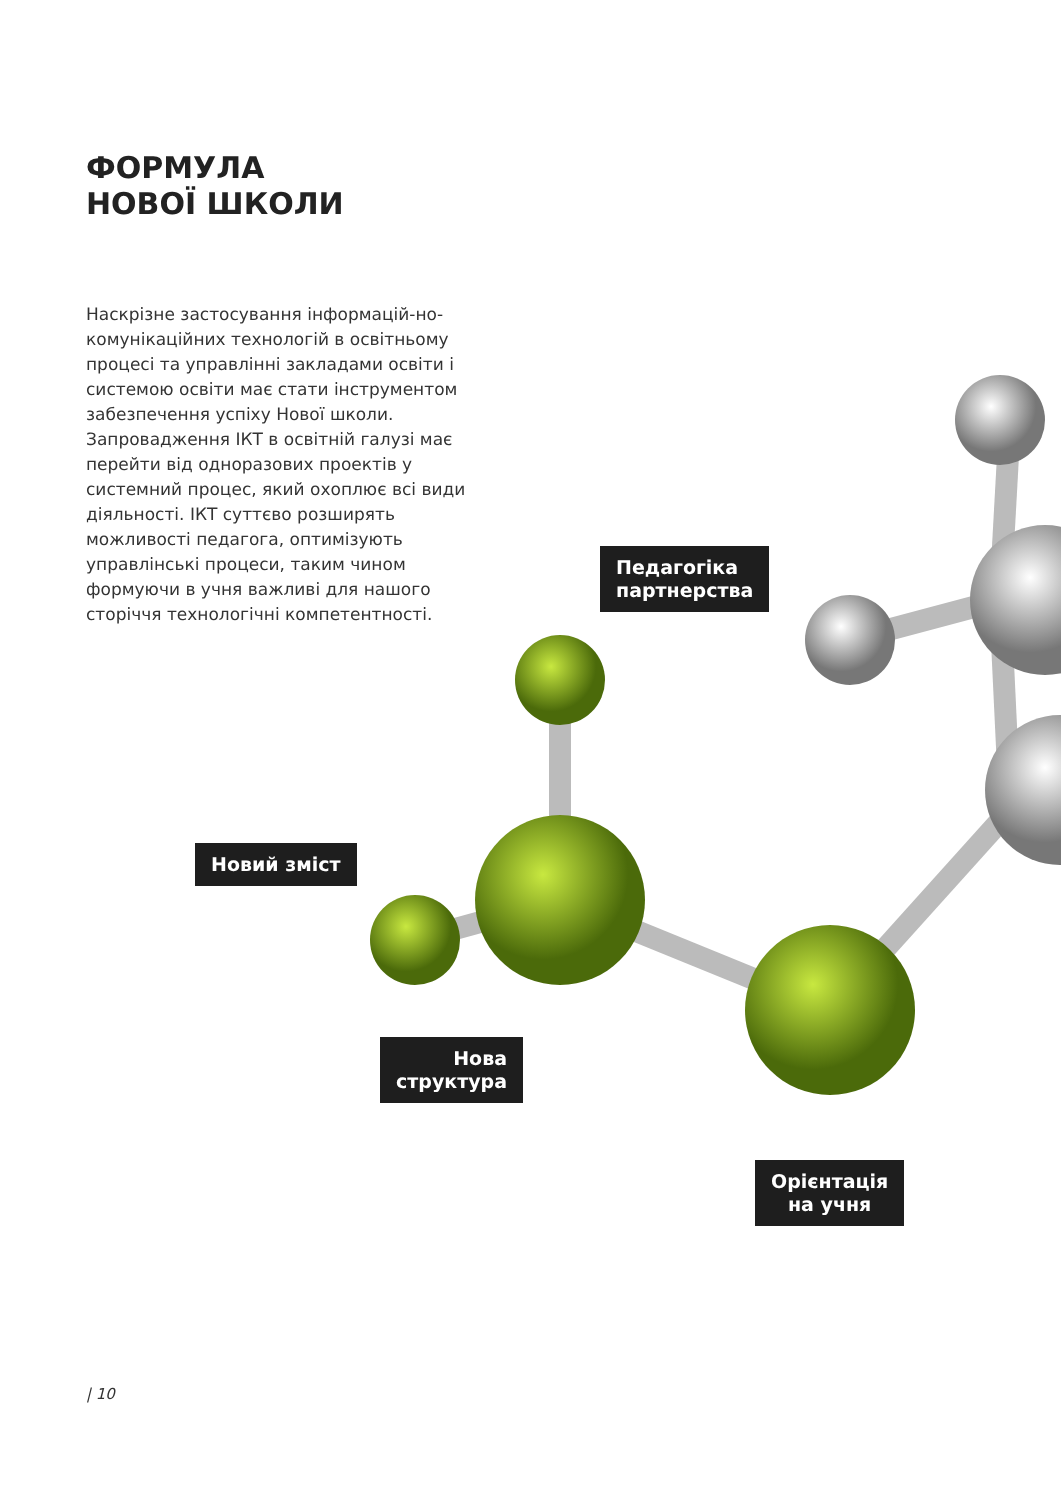ФОРМУЛА
НОВОЇ ШКОЛИ
Наскрізне застосування інформацій-но-комунікаційних технологій в освітньому процесі та управлінні закладами освіти і системою освіти має стати інструментом забезпечення успіху Нової школи. Запровадження ІКТ в освітній галузі має перейти від одноразових проектів у системний процес, який охоплює всі види діяльності. ІКТ суттєво розширять можливості педагога, оптимізують управлінські процеси, таким чином формуючи в учня важливі для нашого сторіччя технологічні компетентності.
Педагогіка
партнерства
Новий зміст
Нова
структура
Орієнтація
на учня
| 10